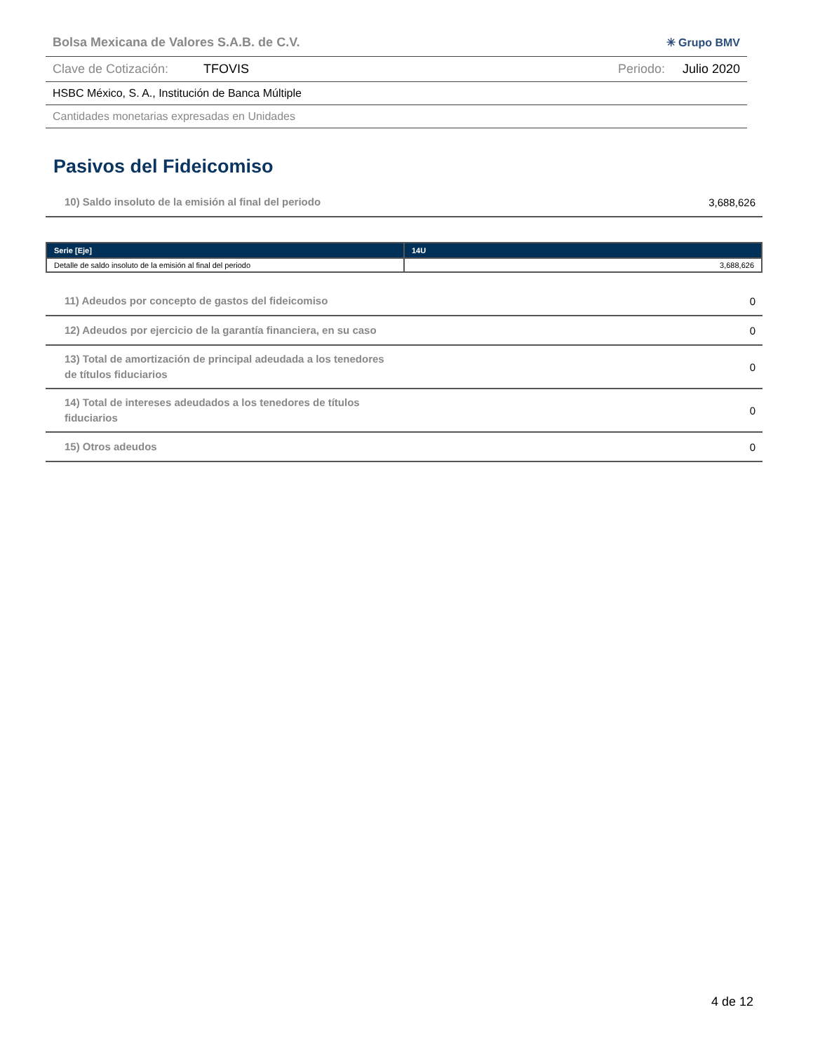Bolsa Mexicana de Valores S.A.B. de C.V. ✳ Grupo BMV
Clave de Cotización: TFOVIS Periodo: Julio 2020
HSBC México, S. A., Institución de Banca Múltiple
Cantidades monetarias expresadas en Unidades
Pasivos del Fideicomiso
10) Saldo insoluto de la emisión al final del periodo 3,688,626
| Serie [Eje] | 14U |
| --- | --- |
| Detalle de saldo insoluto de la emisión al final del periodo | 3,688,626 |
11) Adeudos por concepto de gastos del fideicomiso 0
12) Adeudos por ejercicio de la garantía financiera, en su caso 0
13) Total de amortización de principal adeudada a los tenedores de títulos fiduciarios 0
14) Total de intereses adeudados a los tenedores de títulos fiduciarios 0
15) Otros adeudos 0
4 de 12